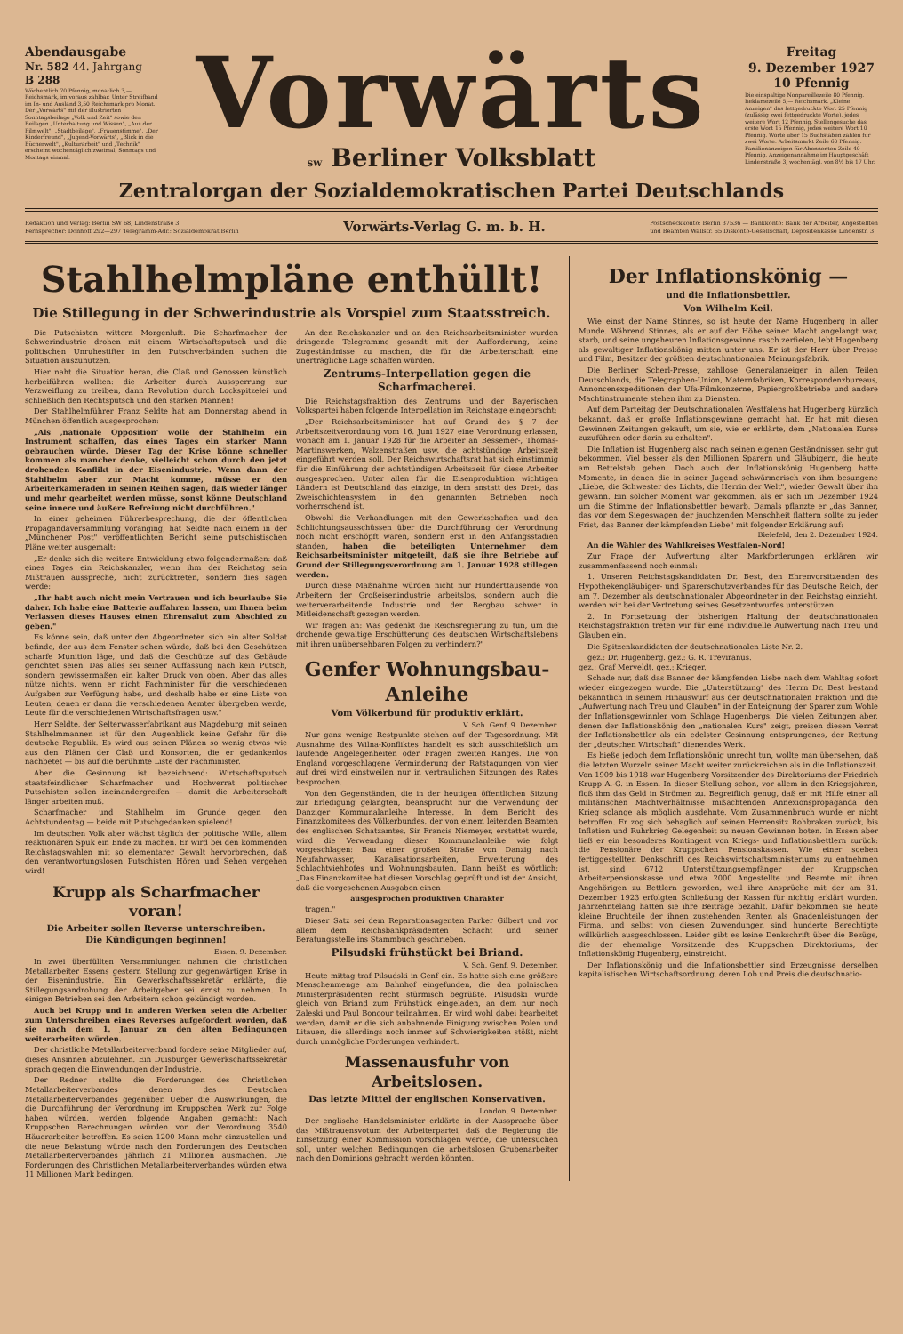Abendausgabe
Nr. 582 44. Jahrgang
B 288
Wöchentlich 70 Pfennig, monatlich 3,— Reichsmark, im voraus zahlbar. Unter Streifband im In- und Ausland 3,50 Reichsmark pro Monat.
Der „Vorwärts" mit der illustrierten Sonntagsbeilage „Volk und Zeit" sowie den Beilagen „Unterhaltung und Wissen", „Aus der Filmwelt", „Stadtbeilage", „Frauenstimme", „Der Kinderfreund", „Jugend-Vorwärts", „Blick in die Bücherwelt", „Kulturarbeit" und „Technik" erscheint wochentäglich zweimal, Sonntags und Montags einmal.
Vorwärts
SW Berliner Volksblatt
Freitag
9. Dezember 1927
10 Pfennig
Die einspaltige Nonpareillezeile 80 Pfennig. Reklamezeile 5,— Reichsmark. „Kleine Anzeigen" das fettgedruckte Wort 25 Pfennig (zulässig zwei fettgedruckte Worte), jedes weitere Wort 12 Pfennig. Stellengesuche das erste Wort 15 Pfennig, jedes weitere Wort 10 Pfennig. Worte über 15 Buchstaben zählen für zwei Worte. Arbeitsmarkt Zeile 60 Pfennig. Familienanzeigen für Abonnenten Zeile 40 Pfennig. Anzeigenannahme im Hauptgeschäft Lindenstraße 3, wochentägl. von 8½ bis 17 Uhr.
Zentralorgan der Sozialdemokratischen Partei Deutschlands
Redaktion und Verlag: Berlin SW 68, Lindenstraße 3
Fernsprecher: Dönhoff 292—297 Telegramm-Adr.: Sozialdemokrat Berlin
Vorwärts-Verlag G. m. b. H.
Postscheckkonto: Berlin 37536 — Bankkonto: Bank der Arbeiter, Angestellten
und Beamten Wallstr. 65 Diskonto-Gesellschaft, Depositenkasse Lindenstr. 3
Stahlhelmpläne enthüllt!
Die Stillegung in der Schwerindustrie als Vorspiel zum Staatsstreich.
Die Putschisten wittern Morgenluft. Die Scharfmacher der Schwerindustrie drohen mit einem Wirtschaftsputsch und die politischen Unruhestifter in den Putschverbänden suchen die Situation auszunutzen.
Hier naht die Situation heran, die Claß und Genossen künstlich herbeiführen wollten: die Arbeiter durch Aussperrung zur Verzweiflung zu treiben, dann Revolution durch Lockspitzelei und schließlich den Rechtsputsch und den starken Mannen!
Der Stahlhelmführer Franz Seldte hat am Donnerstag abend in München öffentlich ausgesprochen:
„Als ‚nationale Opposition' wolle der Stahlhelm ein Instrument schaffen, das eines Tages ein starker Mann gebrauchen würde. Dieser Tag der Krise könne schneller kommen als mancher denke, vielleicht schon durch den jetzt drohenden Konflikt in der Eisenindustrie. Wenn dann der Stahlhelm aber zur Macht komme, müsse er den Arbeiterkameraden in seinen Reihen sagen, daß wieder länger und mehr gearbeitet werden müsse, sonst könne Deutschland seine innere und äußere Befreiung nicht durchführen."
In einer geheimen Führerbesprechung, die der öffentlichen Propagandaversammlung voranging, hat Seldte nach einem in der „Münchener Post" veröffentlichten Bericht seine putschistischen Pläne weiter ausgemalt:
„Er denke sich die weitere Entwicklung etwa folgendermaßen: daß eines Tages ein Reichskanzler, wenn ihm der Reichstag sein Mißtrauen ausspreche, nicht zurücktreten, sondern dies sagen werde:
„Ihr habt auch nicht mein Vertrauen und ich beurlaube Sie daher. Ich habe eine Batterie auffahren lassen, um Ihnen beim Verlassen dieses Hauses einen Ehrensalut zum Abschied zu geben."
Es könne sein, daß unter den Abgeordneten sich ein alter Soldat befinde, der aus dem Fenster sehen würde, daß bei den Geschützen scharfe Munition läge, und daß die Geschütze auf das Gebäude gerichtet seien. Das alles sei seiner Auffassung nach kein Putsch, sondern gewissermaßen ein kalter Druck von oben. Aber das alles nütze nichts, wenn er nicht Fachminister für die verschiedenen Aufgaben zur Verfügung habe, und deshalb habe er eine Liste von Leuten, denen er dann die verschiedenen Aemter übergeben werde, Leute für die verschiedenen Wirtschaftsfragen usw."
Herr Seldte, der Selterwasserfabrikant aus Magdeburg, mit seinen Stahlhelmmannen ist für den Augenblick keine Gefahr für die deutsche Republik. Es wird aus seinen Plänen so wenig etwas wie aus den Plänen der Claß und Konsorten, die er gedankenlos nachbetet — bis auf die berühmte Liste der Fachminister.
Aber die Gesinnung ist bezeichnend: Wirtschaftsputsch staatsfeindlicher Scharfmacher und Hochverrat politischer Putschisten sollen ineinandergreifen — damit die Arbeiterschaft länger arbeiten muß.
Scharfmacher und Stahlhelm im Grunde gegen den Achtstundentag — beide mit Putschgedanken spielend!
Im deutschen Volk aber wächst täglich der politische Wille, allem reaktionären Spuk ein Ende zu machen. Er wird bei den kommenden Reichstagswahlen mit so elementarer Gewalt hervorbrechen, daß den verantwortungslosen Putschisten Hören und Sehen vergehen wird!
Krupp als Scharfmacher voran!
Die Arbeiter sollen Reverse unterschreiben.
Die Kündigungen beginnen!
Essen, 9. Dezember.
In zwei überfüllten Versammlungen nahmen die christlichen Metallarbeiter Essens gestern Stellung zur gegenwärtigen Krise in der Eisenindustrie. Ein Gewerkschaftssekretär erklärte, die Stillegungsandrohung der Arbeitgeber sei ernst zu nehmen. In einigen Betrieben sei den Arbeitern schon gekündigt worden.
Auch bei Krupp und in anderen Werken seien die Arbeiter zum Unterschreiben eines Reverses aufgefordert worden, daß sie nach dem 1. Januar zu den alten Bedingungen weiterarbeiten würden.
Der christliche Metallarbeiterverband fordere seine Mitglieder auf, dieses Ansinnen abzulehnen. Ein Duisburger Gewerkschaftssekretär sprach gegen die Einwendungen der Industrie.
Der Redner stellte die Forderungen des Christlichen Metallarbeiterverbandes denen des Deutschen Metallarbeiterverbandes gegenüber. Ueber die Auswirkungen, die die Durchführung der Verordnung im Kruppschen Werk zur Folge haben würden, werden folgende Angaben gemacht: Nach Kruppschen Berechnungen würden von der Verordnung 3540 Häuerarbeiter betroffen. Es seien 1200 Mann mehr einzustellen und die neue Belastung würde nach den Forderungen des Deutschen Metallarbeiterverbandes jährlich 21 Millionen ausmachen. Die Forderungen des Christlichen Metallarbeiterverbandes würden etwa 11 Millionen Mark bedingen.
An den Reichskanzler und an den Reichsarbeitsminister wurden dringende Telegramme gesandt mit der Aufforderung, keine Zugeständnisse zu machen, die für die Arbeiterschaft eine unerträgliche Lage schaffen würden.
Zentrums-Interpellation gegen die Scharfmacherei.
Die Reichstagsfraktion des Zentrums und der Bayerischen Volkspartei haben folgende Interpellation im Reichstage eingebracht:
„Der Reichsarbeitsminister hat auf Grund des § 7 der Arbeitszeitverordnung vom 16. Juni 1927 eine Verordnung erlassen, wonach am 1. Januar 1928 für die Arbeiter an Bessemer-, Thomas-Martinswerken, Walzenstraßen usw. die achtstündige Arbeitszeit eingeführt werden soll. Der Reichswirtschaftsrat hat sich einstimmig für die Einführung der achtstündigen Arbeitszeit für diese Arbeiter ausgesprochen. Unter allen für die Eisenproduktion wichtigen Ländern ist Deutschland das einzige, in dem anstatt des Drei-, das Zweischichtensystem in den genannten Betrieben noch vorherrschend ist.
Obwohl die Verhandlungen mit den Gewerkschaften und den Schlichtungsausschüssen über die Durchführung der Verordnung noch nicht erschöpft waren, sondern erst in den Anfangsstadien standen, haben die beteiligten Unternehmer dem Reichsarbeitsminister mitgeteilt, daß sie ihre Betriebe auf Grund der Stillegungsverordnung am 1. Januar 1928 stillegen werden.
Durch diese Maßnahme würden nicht nur Hunderttausende von Arbeitern der Großeisenindustrie arbeitslos, sondern auch die weiterverarbeitende Industrie und der Bergbau schwer in Mitleidenschaft gezogen werden.
Wir fragen an: Was gedenkt die Reichsregierung zu tun, um die drohende gewaltige Erschütterung des deutschen Wirtschaftslebens mit ihren unübersehbaren Folgen zu verhindern?"
Genfer Wohnungsbau-Anleihe
Vom Völkerbund für produktiv erklärt.
V. Sch. Genf, 9. Dezember.
Nur ganz wenige Restpunkte stehen auf der Tagesordnung. Mit Ausnahme des Wilna-Konfliktes handelt es sich ausschließlich um laufende Angelegenheiten oder Fragen zweiten Ranges. Die von England vorgeschlagene Verminderung der Ratstagungen von vier auf drei wird einstweilen nur in vertraulichen Sitzungen des Rates besprochen.
Von den Gegenständen, die in der heutigen öffentlichen Sitzung zur Erledigung gelangten, beansprucht nur die Verwendung der Danziger Kommunalanleihe Interesse. In dem Bericht des Finanzkomitees des Völkerbundes, der von einem leitenden Beamten des englischen Schatzamtes, Sir Francis Niemeyer, erstattet wurde, wird die Verwendung dieser Kommunalanleihe wie folgt vorgeschlagen: Bau einer großen Straße von Danzig nach Neufahrwasser, Kanalisationsarbeiten, Erweiterung des Schlachtviehhofes und Wohnungsbauten. Dann heißt es wörtlich: „Das Finanzkomitee hat diesen Vorschlag geprüft und ist der Ansicht, daß die vorgesehenen Ausgaben einen
ausgesprochen produktiven Charakter
tragen."
Dieser Satz sei dem Reparationsagenten Parker Gilbert und vor allem dem Reichsbankpräsidenten Schacht und seiner Beratungsstelle ins Stammbuch geschrieben.
Pilsudski frühstückt bei Briand.
V. Sch. Genf, 9. Dezember.
Heute mittag traf Pilsudski in Genf ein. Es hatte sich eine größere Menschenmenge am Bahnhof eingefunden, die den polnischen Ministerpräsidenten recht stürmisch begrüßte. Pilsudski wurde gleich von Briand zum Frühstück eingeladen, an dem nur noch Zaleski und Paul Boncour teilnahmen. Er wird wohl dabei bearbeitet werden, damit er die sich anbahnende Einigung zwischen Polen und Litauen, die allerdings noch immer auf Schwierigkeiten stößt, nicht durch unmögliche Forderungen verhindert.
Massenausfuhr von Arbeitslosen.
Das letzte Mittel der englischen Konservativen.
London, 9. Dezember.
Der englische Handelsminister erklärte in der Aussprache über das Mißtrauensvotum der Arbeiterpartei, daß die Regierung die Einsetzung einer Kommission vorschlagen werde, die untersuchen soll, unter welchen Bedingungen die arbeitslosen Grubenarbeiter nach den Dominions gebracht werden könnten.
Der Inflationskönig —
und die Inflationsbettler.
Von Wilhelm Keil.
Wie einst der Name Stinnes, so ist heute der Name Hugenberg in aller Munde. Während Stinnes, als er auf der Höhe seiner Macht angelangt war, starb, und seine ungeheuren Inflationsgewinne rasch zerfielen, lebt Hugenberg als gewaltiger Inflationskönig mitten unter uns. Er ist der Herr über Presse und Film, Besitzer der größten deutschnationalen Meinungsfabrik.
Die Berliner Scherl-Presse, zahllose Generalanzeiger in allen Teilen Deutschlands, die Telegraphen-Union, Maternfabriken, Korrespondenzbureaus, Annoncenexpeditionen der Ufa-Filmkonzerne, Papiergroßbetriebe und andere Machtinstrumente stehen ihm zu Diensten.
Auf dem Parteitag der Deutschnationalen Westfalens hat Hugenberg kürzlich bekannt, daß er große Inflationsgewinne gemacht hat. Er hat mit diesen Gewinnen Zeitungen gekauft, um sie, wie er erklärte, dem „Nationalen Kurse zuzuführen oder darin zu erhalten".
Die Inflation ist Hugenberg also nach seinen eigenen Geständnissen sehr gut bekommen. Viel besser als den Millionen Sparern und Gläubigern, die heute am Bettelstab gehen. Doch auch der Inflationskönig Hugenberg hatte Momente, in denen die in seiner Jugend schwärmerisch von ihm besungene „Liebe, die Schwester des Lichts, die Herrin der Welt", wieder Gewalt über ihn gewann. Ein solcher Moment war gekommen, als er sich im Dezember 1924 um die Stimme der Inflationsbettler bewarb. Damals pflanzte er „das Banner, das vor dem Siegeswagen der jauchzenden Menschheit flattern sollte zu jeder Frist, das Banner der kämpfenden Liebe" mit folgender Erklärung auf:
Bielefeld, den 2. Dezember 1924.
An die Wähler des Wahlkreises Westfalen-Nord!
Zur Frage der Aufwertung alter Markforderungen erklären wir zusammenfassend noch einmal:
1. Unseren Reichstagskandidaten Dr. Best, den Ehrenvorsitzenden des Hypothekengläubiger- und Sparerschutzverbandes für das Deutsche Reich, der am 7. Dezember als deutschnationaler Abgeordneter in den Reichstag einzieht, werden wir bei der Vertretung seines Gesetzentwurfes unterstützen.
2. In Fortsetzung der bisherigen Haltung der deutschnationalen Reichstagsfraktion treten wir für eine individuelle Aufwertung nach Treu und Glauben ein.
Die Spitzenkandidaten der deutschnationalen Liste Nr. 2.
gez.: Dr. Hugenberg. gez.: G. R. Treviranus.
gez.: Graf Merveldt. gez.: Krieger.
Schade nur, daß das Banner der kämpfenden Liebe nach dem Wahltag sofort wieder eingezogen wurde. Die „Unterstützung" des Herrn Dr. Best bestand bekanntlich in seinem Hinauswurf aus der deutschnationalen Fraktion und die „Aufwertung nach Treu und Glauben" in der Enteignung der Sparer zum Wohle der Inflationsgewinnler vom Schlage Hugenbergs. Die vielen Zeitungen aber, denen der Inflationskönig den „nationalen Kurs" zeigt, preisen diesen Verrat der Inflationsbettler als ein edelster Gesinnung entsprungenes, der Rettung der „deutschen Wirtschaft" dienendes Werk.
Es hieße jedoch dem Inflationskönig unrecht tun, wollte man übersehen, daß die letzten Wurzeln seiner Macht weiter zurückreichen als in die Inflationszeit. Von 1909 bis 1918 war Hugenberg Vorsitzender des Direktoriums der Friedrich Krupp A.-G. in Essen. In dieser Stellung schon, vor allem in den Kriegsjahren, floß ihm das Geld in Strömen zu. Begreiflich genug, daß er mit Hilfe einer all militärischen Machtverhältnisse mißachtenden Annexionspropaganda den Krieg solange als möglich ausdehnte. Vom Zusammenbruch wurde er nicht betroffen. Er zog sich behaglich auf seinen Herrensitz Rohbraken zurück, bis Inflation und Ruhrkrieg Gelegenheit zu neuen Gewinnen boten. In Essen aber ließ er ein besonderes Kontingent von Kriegs- und Inflationsbettlern zurück: die Pensionäre der Kruppschen Pensionskassen. Wie einer soeben fertiggestellten Denkschrift des Reichswirtschaftsministeriums zu entnehmen ist, sind 6712 Unterstützungsempfänger der Kruppschen Arbeiterpensionskasse und etwa 2000 Angestellte und Beamte mit ihren Angehörigen zu Bettlern geworden, weil ihre Ansprüche mit der am 31. Dezember 1923 erfolgten Schließung der Kassen für nichtig erklärt wurden. Jahrzehntelang hatten sie ihre Beiträge bezahlt. Dafür bekommen sie heute kleine Bruchteile der ihnen zustehenden Renten als Gnadenleistungen der Firma, und selbst von diesen Zuwendungen sind hunderte Berechtigte willkürlich ausgeschlossen. Leider gibt es keine Denkschrift über die Bezüge, die der ehemalige Vorsitzende des Kruppschen Direktoriums, der Inflationskönig Hugenberg, einstreicht.
Der Inflationskönig und die Inflationsbettler sind Erzeugnisse derselben kapitalistischen Wirtschaftsordnung, deren Lob und Preis die deutschnatio-